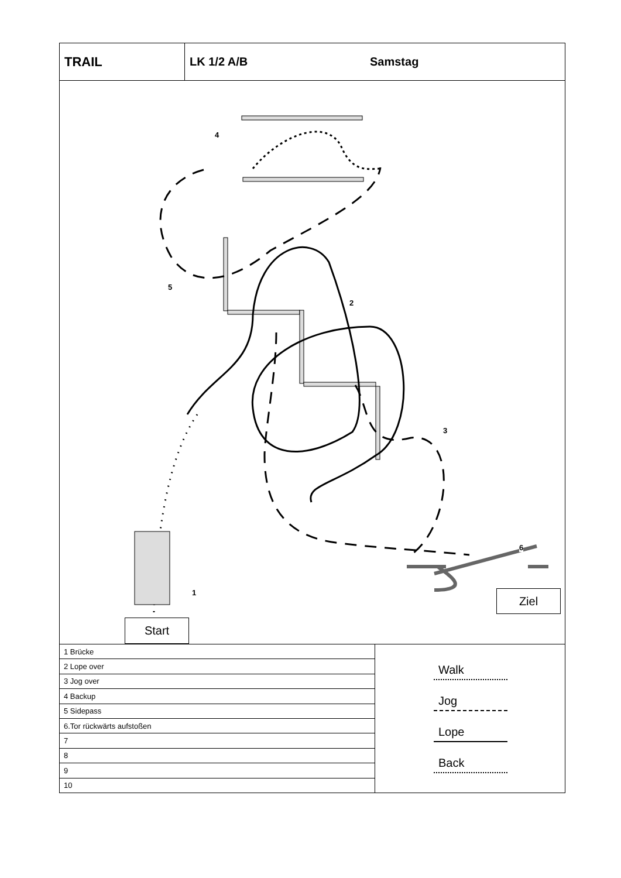TRAIL LK 1/2 A/B Samstag
4
5
2
3
6
1 Ziel
Start
| 1 Brücke |
| 2 Lope over |
| 3 Jog over |
| 4 Backup |
| 5 Sidepass |
| 6.Tor rückwärts aufstoßen |
| 7 |
| 8 |
| 9 |
| 10 |
Walk
Jog
Lope
Back